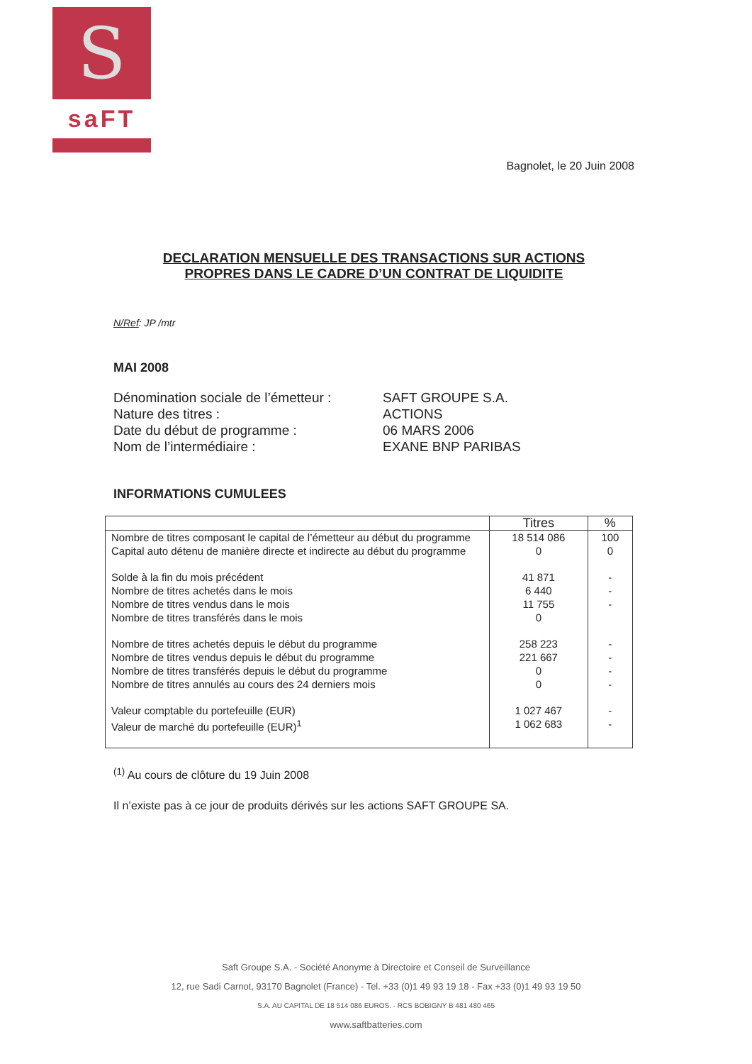S
saFT
Bagnolet, le 20 Juin 2008
DECLARATION MENSUELLE DES TRANSACTIONS SUR ACTIONS
PROPRES DANS LE CADRE D’UN CONTRAT DE LIQUIDITE
N/Ref: JP /mtr
MAI 2008
Dénomination sociale de l’émetteur :
SAFT GROUPE S.A.
Nature des titres :
ACTIONS
Date du début de programme :
06 MARS 2006
Nom de l’intermédiaire :
EXANE BNP PARIBAS
INFORMATIONS CUMULEES
| | Titres | % |
| --- | --- | --- |
| Nombre de titres composant le capital de l’émetteur au début du programme | 18 514 086 | 100 |
| Capital auto détenu de manière directe et indirecte au début du programme | 0 | 0 |
| Solde à la fin du mois précédent | 41 871 | - |
| Nombre de titres achetés dans le mois | 6 440 | - |
| Nombre de titres vendus dans le mois | 11 755 | - |
| Nombre de titres transférés dans le mois | 0 | |
| Nombre de titres achetés depuis le début du programme | 258 223 | - |
| Nombre de titres vendus depuis le début du programme | 221 667 | - |
| Nombre de titres transférés depuis le début du programme | 0 | - |
| Nombre de titres annulés au cours des 24 derniers mois | 0 | - |
| Valeur comptable du portefeuille (EUR) | 1 027 467 | - |
| Valeur de marché du portefeuille (EUR)<sup>1</sup> | 1 062 683 | - |
<sup>(1)</sup> Au cours de clôture du 19 Juin 2008
Il n’existe pas à ce jour de produits dérivés sur les actions SAFT GROUPE SA.
Saft Groupe S.A. - Société Anonyme à Directoire et Conseil de Surveillance
12, rue Sadi Carnot, 93170 Bagnolet (France) - Tel. +33 (0)1 49 93 19 18 - Fax +33 (0)1 49 93 19 50
S.A. AU CAPITAL DE 18 514 086 EUROS. - RCS BOBIGNY B 481 480 465
www.saftbatteries.com